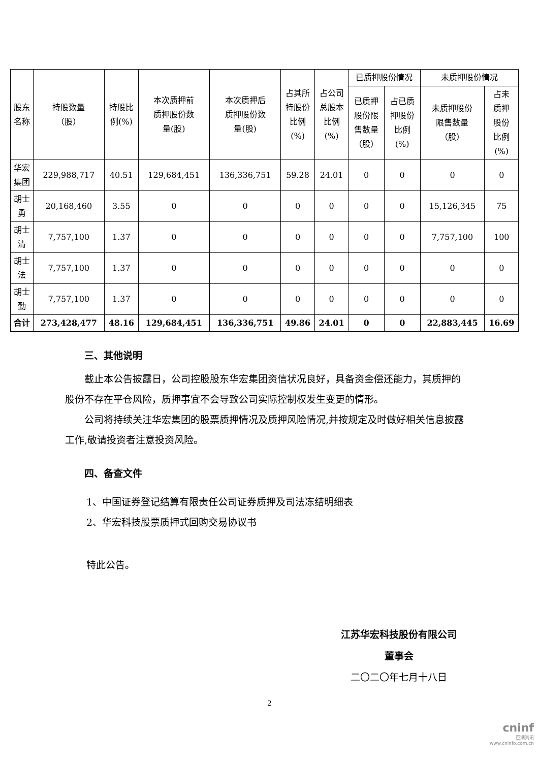| 股东 名称 | 持股数量 （股） | 持股比 例(%) | 本次质押前 质押股份数 量(股) | 本次质押后 质押股份数 量(股) | 占其所 持股份 比例 (%) | 占公司 总股本 比例 (%) | 已质押股份情况 | | 未质押股份情况 | |
| --- | --- | --- | --- | --- | --- | --- | --- | --- | --- | --- |
| | | | | | | | 已质押 股份限 售数量 （股） | 占已质 押股份 比例 (%) | 未质押股份 限售数量 （股） | 占未 质押 股份 比例 (%) |
| 华宏 集团 | 229,988,717 | 40.51 | 129,684,451 | 136,336,751 | 59.28 | 24.01 | 0 | 0 | 0 | 0 |
| 胡士 勇 | 20,168,460 | 3.55 | 0 | 0 | 0 | 0 | 0 | 0 | 15,126,345 | 75 |
| 胡士 清 | 7,757,100 | 1.37 | 0 | 0 | 0 | 0 | 0 | 0 | 7,757,100 | 100 |
| 胡士 法 | 7,757,100 | 1.37 | 0 | 0 | 0 | 0 | 0 | 0 | 0 | 0 |
| 胡士 勤 | 7,757,100 | 1.37 | 0 | 0 | 0 | 0 | 0 | 0 | 0 | 0 |
| 合计 | 273,428,477 | 48.16 | 129,684,451 | 136,336,751 | 49.86 | 24.01 | 0 | 0 | 22,883,445 | 16.69 |
三、其他说明
截止本公告披露日，公司控股股东华宏集团资信状况良好，具备资金偿还能力，其质押的股份不存在平仓风险，质押事宜不会导致公司实际控制权发生变更的情形。
公司将持续关注华宏集团的股票质押情况及质押风险情况,并按规定及时做好相关信息披露工作,敬请投资者注意投资风险。
四、备查文件
1、中国证券登记结算有限责任公司证券质押及司法冻结明细表
2、华宏科技股票质押式回购交易协议书
特此公告。
江苏华宏科技股份有限公司
董事会
二〇二〇年七月十八日
2
cninf
巨潮资讯
www.cninfo.com.cn